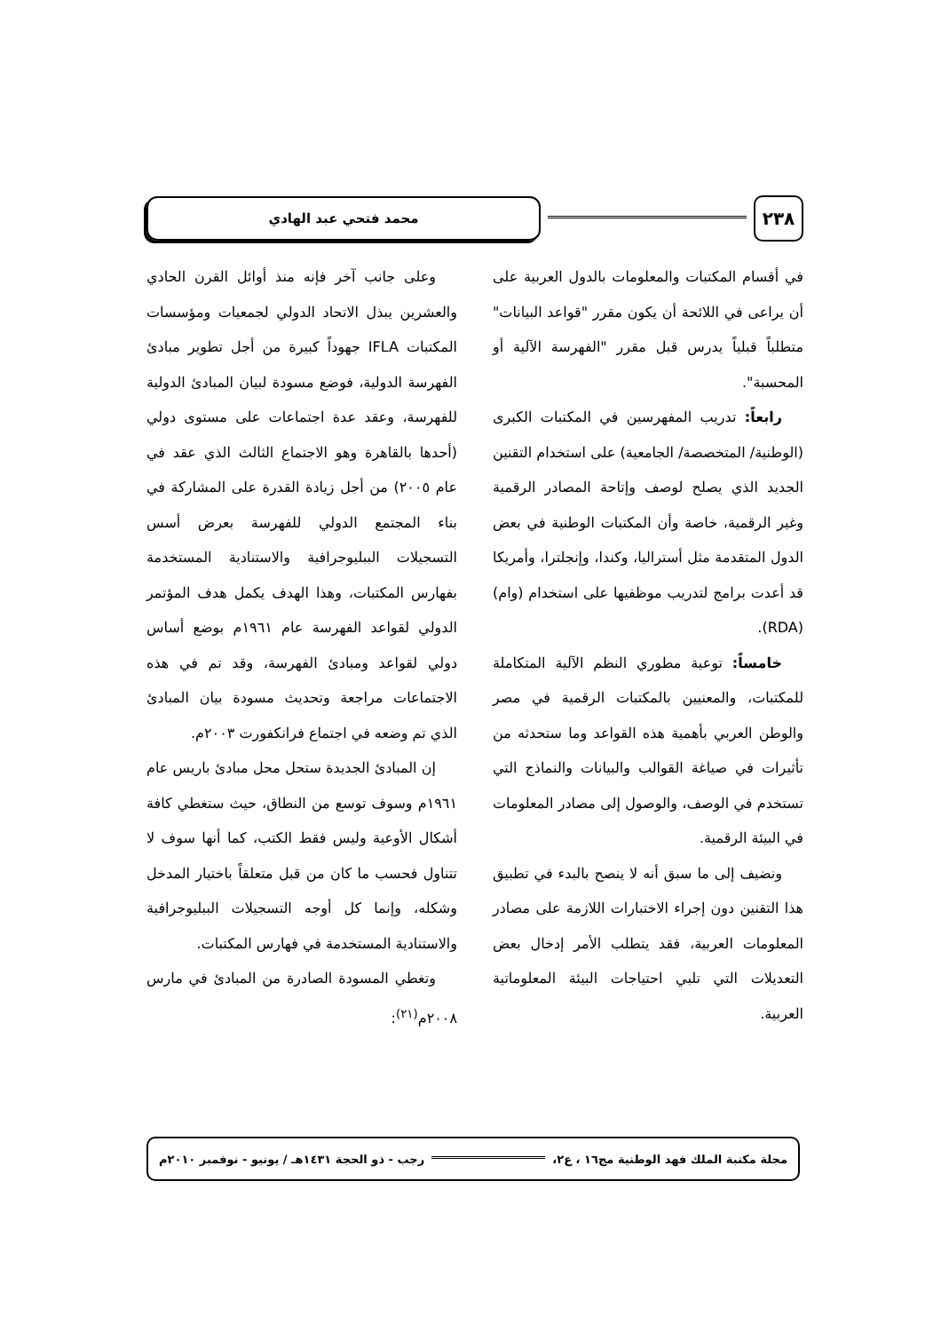٢٣٨
محمد فتحي عبد الهادي
في أقسام المكتبات والمعلومات بالدول العربية على أن يراعى في اللائحة أن يكون مقرر "قواعد البيانات" متطلباً قبلياً يدرس قبل مقرر "الفهرسة الآلية أو المحسبة".
رابعاً: تدريب المفهرسين في المكتبات الكبرى (الوطنية/ المتخصصة/ الجامعية) على استخدام التقنين الجديد الذي يصلح لوصف وإتاحة المصادر الرقمية وغير الرقمية، خاصة وأن المكتبات الوطنية في بعض الدول المتقدمة مثل أستراليا، وكندا، وإنجلترا، وأمريكا قد أعدت برامج لتدريب موظفيها على استخدام (وام) (RDA).
خامساً: توعية مطوري النظم الآلية المتكاملة للمكتبات، والمعنيين بالمكتبات الرقمية في مصر والوطن العربي بأهمية هذه القواعد وما ستحدثه من تأثيرات في صياغة القوالب والبيانات والنماذج التي تستخدم في الوصف، والوصول إلى مصادر المعلومات في البيئة الرقمية.
ونضيف إلى ما سبق أنه لا ينصح بالبدء في تطبيق هذا التقنين دون إجراء الاختبارات اللازمة على مصادر المعلومات العربية، فقد يتطلب الأمر إدخال بعض التعديلات التي تلبي احتياجات البيئة المعلوماتية العربية.
وعلى جانب آخر فإنه منذ أوائل القرن الحادي والعشرين يبذل الاتحاد الدولي لجمعيات ومؤسسات المكتبات IFLA جهوداً كبيرة من أجل تطوير مبادئ الفهرسة الدولية، فوضع مسودة لبيان المبادئ الدولية للفهرسة، وعقد عدة اجتماعات على مستوى دولي (أحدها بالقاهرة وهو الاجتماع الثالث الذي عقد في عام ٢٠٠٥) من أجل زيادة القدرة على المشاركة في بناء المجتمع الدولي للفهرسة بعرض أسس التسجيلات الببليوجرافية والاستنادية المستخدمة بفهارس المكتبات، وهذا الهدف يكمل هدف المؤتمر الدولي لقواعد الفهرسة عام ١٩٦١م بوضع أساس دولي لقواعد ومبادئ الفهرسة، وقد تم في هذه الاجتماعات مراجعة وتحديث مسودة بيان المبادئ الذي تم وضعه في اجتماع فرانكفورت ٢٠٠٣م.
إن المبادئ الجديدة ستحل محل مبادئ باريس عام ١٩٦١م وسوف توسع من النطاق، حيث ستغطي كافة أشكال الأوعية وليس فقط الكتب، كما أنها سوف لا تتناول فحسب ما كان من قبل متعلقاً باختيار المدخل وشكله، وإنما كل أوجه التسجيلات الببليوجرافية والاستنادية المستخدمة في فهارس المكتبات.
وتغطي المسودة الصادرة من المبادئ في مارس ٢٠٠٨م<sup>(٢١)</sup>:
مجلة مكتبة الملك فهد الوطنية مج١٦ ، ع٢،
رجب - ذو الحجة ١٤٣١هـ / يونيو - نوفمبر ٢٠١٠م